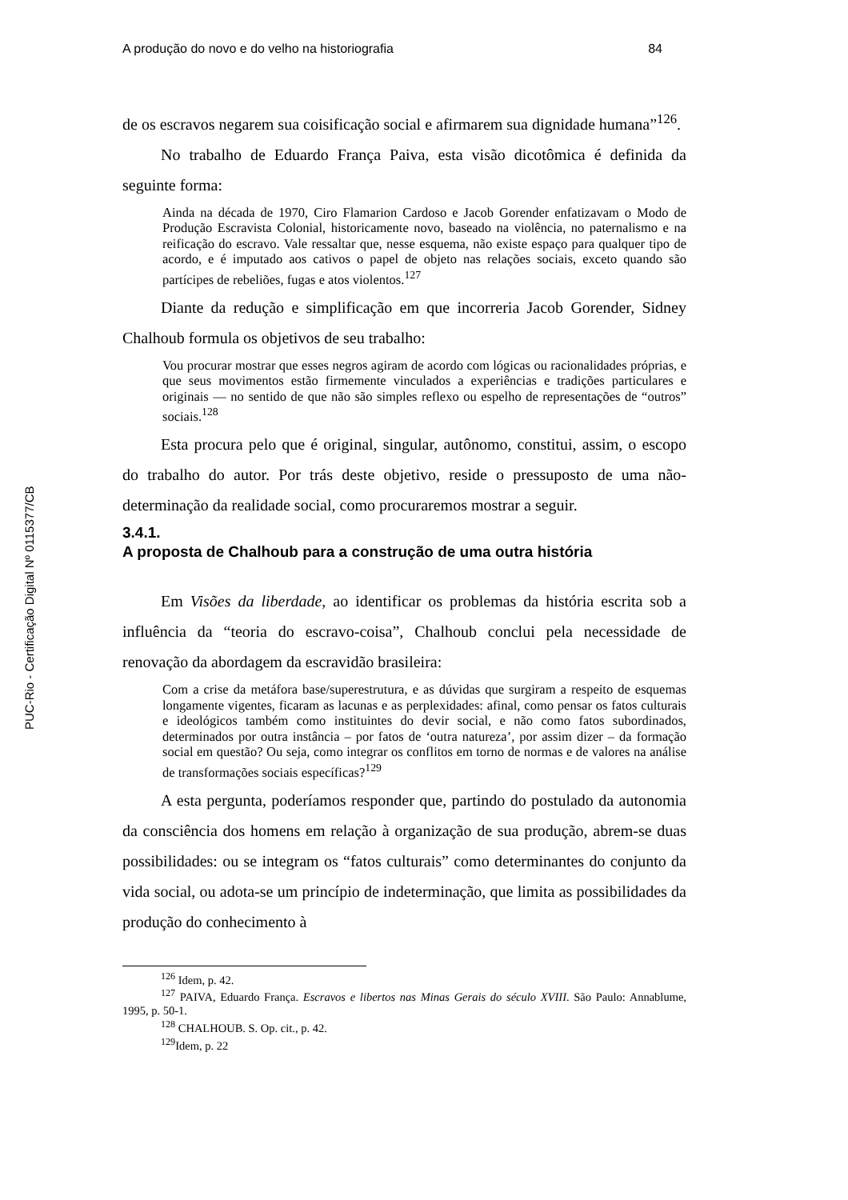PUC-Rio - Certificação Digital Nº 0115377/CB
A produção do novo e do velho na historiografia 84
de os escravos negarem sua coisificação social e afirmarem sua dignidade humana”<sup>126</sup>.
No trabalho de Eduardo França Paiva, esta visão dicotômica é definida da seguinte forma:
Ainda na década de 1970, Ciro Flamarion Cardoso e Jacob Gorender enfatizavam o Modo de Produção Escravista Colonial, historicamente novo, baseado na violência, no paternalismo e na reificação do escravo. Vale ressaltar que, nesse esquema, não existe espaço para qualquer tipo de acordo, e é imputado aos cativos o papel de objeto nas relações sociais, exceto quando são partícipes de rebeliões, fugas e atos violentos.<sup>127</sup>
Diante da redução e simplificação em que incorreria Jacob Gorender, Sidney Chalhoub formula os objetivos de seu trabalho:
Vou procurar mostrar que esses negros agiram de acordo com lógicas ou racionalidades próprias, e que seus movimentos estão firmemente vinculados a experiências e tradições particulares e originais — no sentido de que não são simples reflexo ou espelho de representações de “outros” sociais.<sup>128</sup>
Esta procura pelo que é original, singular, autônomo, constitui, assim, o escopo do trabalho do autor. Por trás deste objetivo, reside o pressuposto de uma não-determinação da realidade social, como procuraremos mostrar a seguir.
3.4.1.
A proposta de Chalhoub para a construção de uma outra história
Em Visões da liberdade, ao identificar os problemas da história escrita sob a influência da “teoria do escravo-coisa”, Chalhoub conclui pela necessidade de renovação da abordagem da escravidão brasileira:
Com a crise da metáfora base/superestrutura, e as dúvidas que surgiram a respeito de esquemas longamente vigentes, ficaram as lacunas e as perplexidades: afinal, como pensar os fatos culturais e ideológicos também como instituintes do devir social, e não como fatos subordinados, determinados por outra instância – por fatos de ‘outra natureza’, por assim dizer – da formação social em questão? Ou seja, como integrar os conflitos em torno de normas e de valores na análise de transformações sociais específicas?<sup>129</sup>
A esta pergunta, poderíamos responder que, partindo do postulado da autonomia da consciência dos homens em relação à organização de sua produção, abrem-se duas possibilidades: ou se integram os “fatos culturais” como determinantes do conjunto da vida social, ou adota-se um princípio de indeterminação, que limita as possibilidades da produção do conhecimento à
<sup>126</sup> Idem, p. 42.
<sup>127</sup> PAIVA, Eduardo França. Escravos e libertos nas Minas Gerais do século XVIII. São Paulo: Annablume, 1995, p. 50-1.
<sup>128</sup> CHALHOUB. S. Op. cit., p. 42.
<sup>129</sup> Idem, p. 22